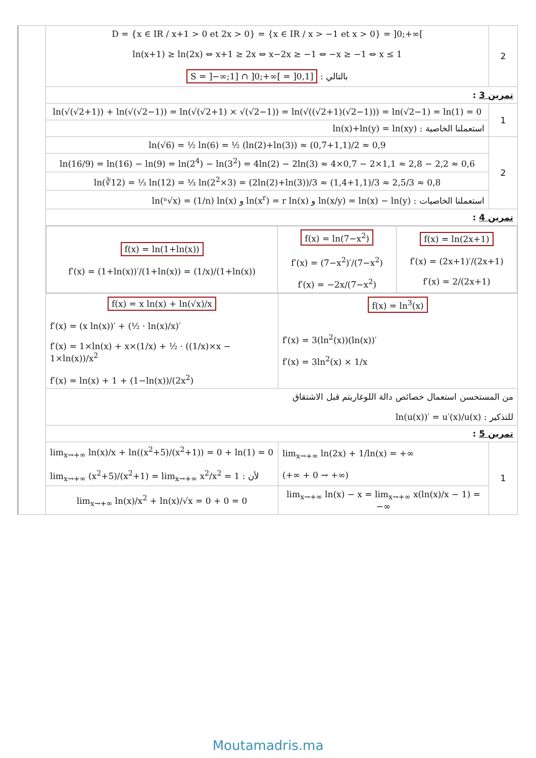| | D = {x ∈ IR / x+1 > 0 et 2x > 0} = {x ∈ IR / x > −1 et x > 0} = ]0;+∞[ ln(x+1) ≥ ln(2x) ⇔ x+1 ≥ 2x ⇔ x−2x ≥ −1 ⇔ −x ≥ −1 ⇔ x ≤ 1 S = ]−∞;1] ∩ ]0;+∞[ = ]0,1] : بالتالي | | 2 |
| | تمرين 3 : | | |
| | ln(√(√2+1)) + ln(√(√2−1)) = ln(√(√2+1) × √(√2−1)) = ln(√((√2+1)(√2−1))) = ln(√2−1) = ln(1) = 0 | | 1 |
| | ln(x)+ln(y) = ln(xy) : استعملنا الخاصية | | |
| | ln(√6) = ½ ln(6) = ½ (ln(2)+ln(3)) ≈ (0,7+1,1)/2 ≈ 0,9 | | 2 |
| | ln(16/9) = ln(16) − ln(9) = ln(2<sup>4</sup>) − ln(3<sup>2</sup>) = 4ln(2) − 2ln(3) ≈ 4×0,7 − 2×1,1 ≈ 2,8 − 2,2 ≈ 0,6 | | |
| | ln(∛12) = ⅓ ln(12) = ⅓ ln(2<sup>2</sup>×3) = (2ln(2)+ln(3))/3 ≈ (1,4+1,1)/3 ≈ 2,5/3 ≈ 0,8 | | |
| | ln(ⁿ√x) = (1/n) ln(x) و ln(x<sup>r</sup>) = r ln(x) و ln(x/y) = ln(x) − ln(y) : استعملنا الخاصيات | | |
| | تمرين 4 : | | |
| | / f(x) = ln(1+ln(x)) f′(x) = (1+ln(x))′/(1+ln(x)) = (1/x)/(1+ln(x)) / f(x) = ln(7−x<sup>2</sup>) f′(x) = (7−x<sup>2</sup>)′/(7−x<sup>2</sup>) f′(x) = −2x/(7−x<sup>2</sup>) / f(x) = ln(2x+1) f′(x) = (2x+1)′/(2x+1) f′(x) = 2/(2x+1) / | | |
| | f(x) = x ln(x) + ln(√x)/x f′(x) = (x ln(x))′ + (½ · ln(x)/x)′ f′(x) = 1×ln(x) + x×(1/x) + ½ · ((1/x)×x − 1×ln(x))/x<sup>2</sup> f′(x) = ln(x) + 1 + (1−ln(x))/(2x<sup>2</sup>) | f(x) = ln<sup>3</sup>(x) f′(x) = 3(ln<sup>2</sup>(x))(ln(x))′ f′(x) = 3ln<sup>2</sup>(x) × 1/x | |
| | من المستحسن استعمال خصائص دالة اللوغاريتم قبل الاشتقاق ln(u(x))′ = u′(x)/u(x) : للتذكير | | |
| | تمرين 5 : | | |
| | lim<sub>x→+∞</sub> ln(x)/x + ln((x<sup>2</sup>+5)/(x<sup>2</sup>+1)) = 0 + ln(1) = 0 lim<sub>x→+∞</sub> (x<sup>2</sup>+5)/(x<sup>2</sup>+1) = lim<sub>x→+∞</sub> x<sup>2</sup>/x<sup>2</sup> = 1 : لأن | lim<sub>x→+∞</sub> ln(2x) + 1/ln(x) = +∞ (+∞ + 0 → +∞) | 1 |
| | lim<sub>x→+∞</sub> ln(x)/x<sup>2</sup> + ln(x)/√x = 0 + 0 = 0 | lim<sub>x→+∞</sub> ln(x) − x = lim<sub>x→+∞</sub> x(ln(x)/x − 1) = −∞ | |
Moutamadris.ma